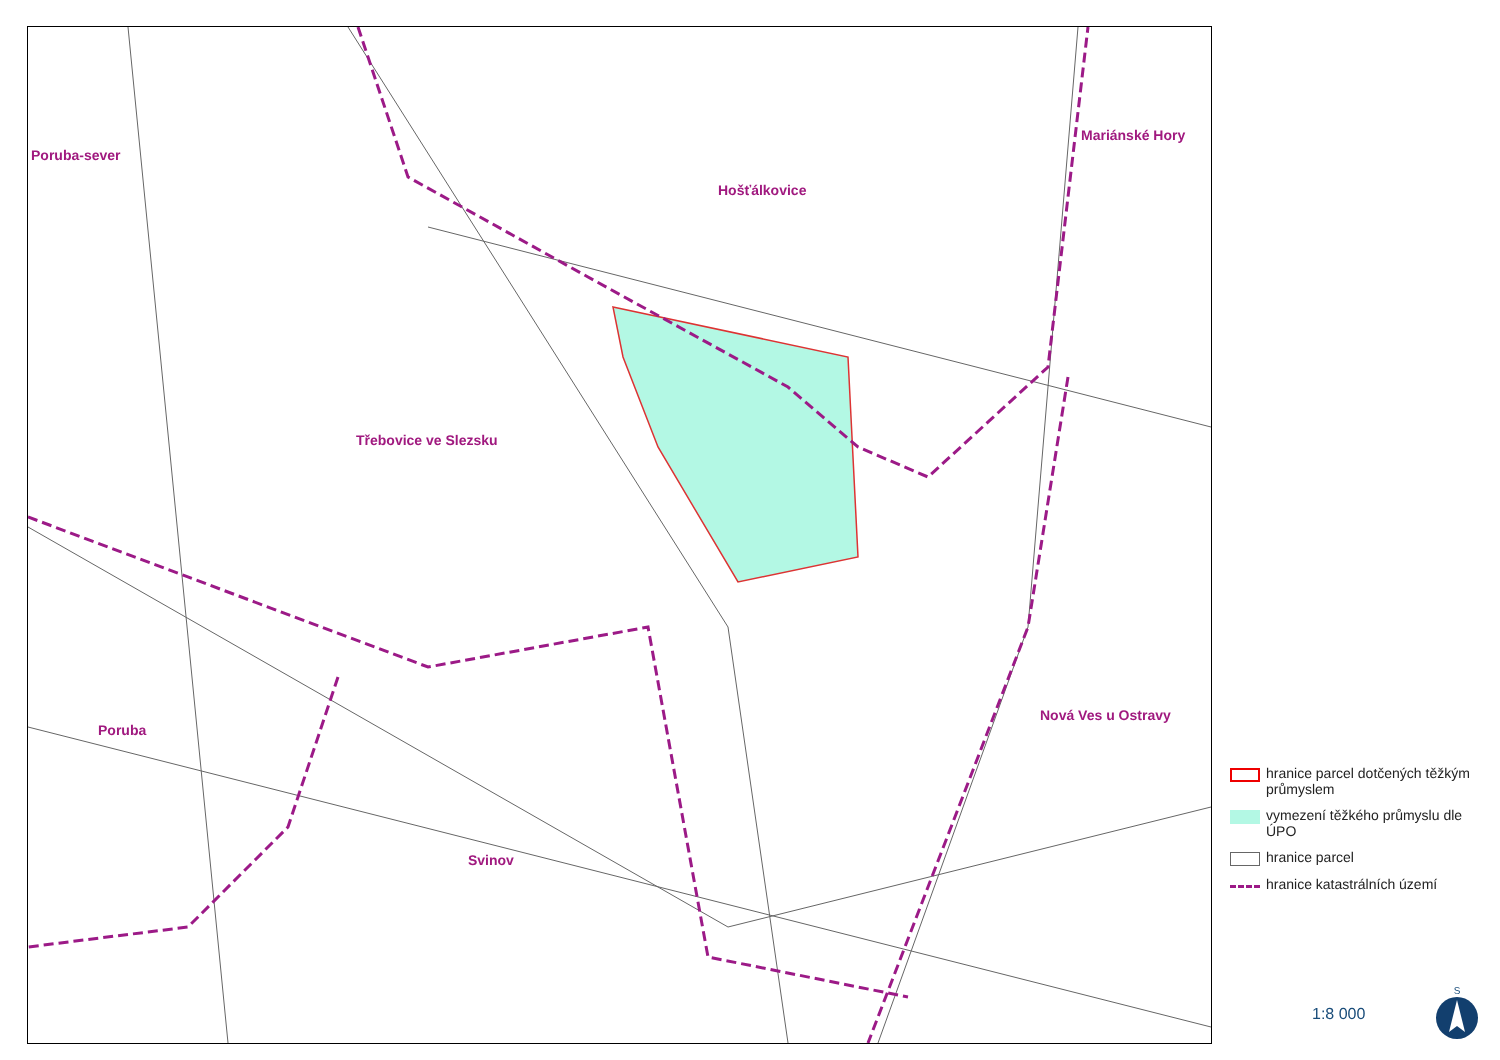Poruba-sever
Hošťálkovice
Mariánské Hory
Třebovice ve Slezsku
Poruba
Nová Ves u Ostravy
Svinov
hranice parcel dotčených těžkým průmyslem
vymezení těžkého průmyslu dle ÚPO
hranice parcel
hranice katastrálních území
1:8 000
S